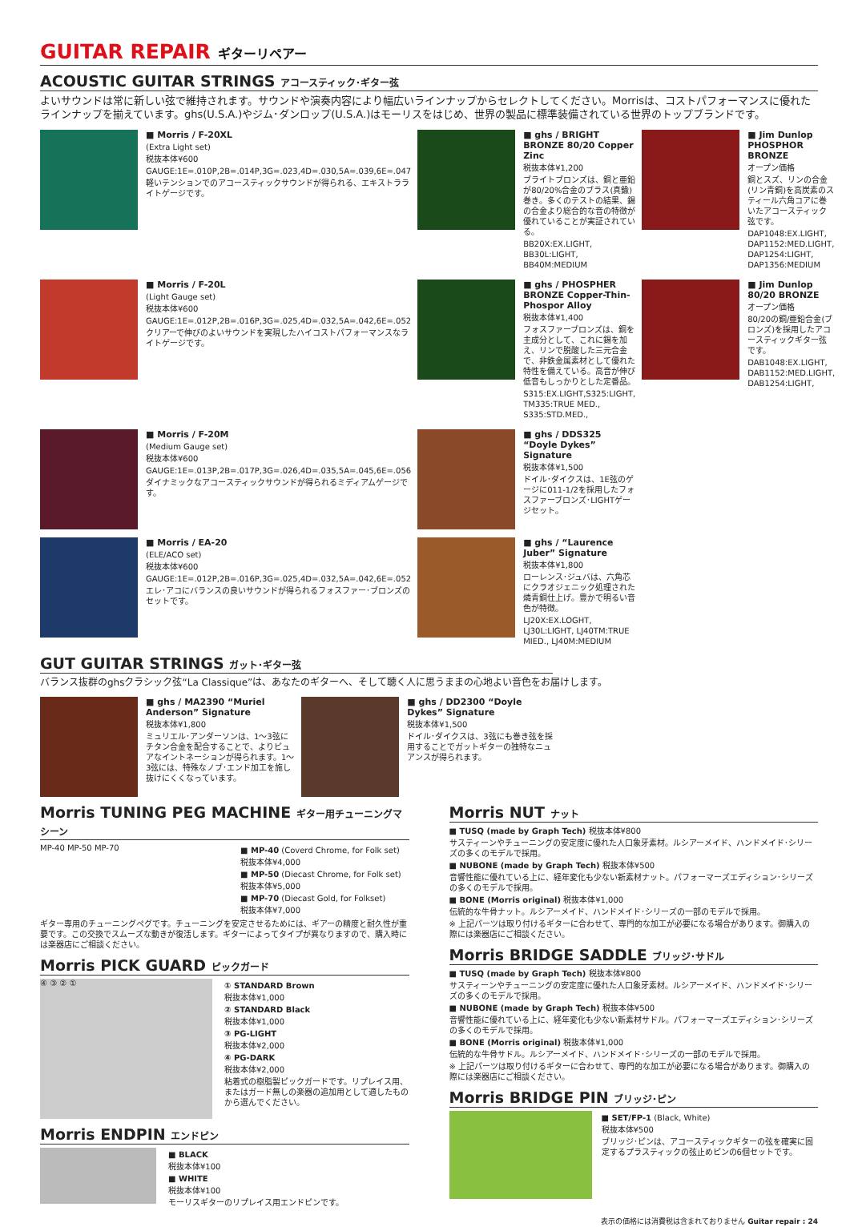GUITAR REPAIR ギターリペアー
ACOUSTIC GUITAR STRINGS アコースティック･ギター弦
よいサウンドは常に新しい弦で維持されます。サウンドや演奏内容により幅広いラインナップからセレクトしてください。Morrisは、コストパフォーマンスに優れたラインナップを揃えています。ghs(U.S.A.)やジム･ダンロップ(U.S.A.)はモーリスをはじめ、世界の製品に標準装備されている世界のトップブランドです。
■ Morris / F-20XL
(Extra Light set)
税抜本体¥600
GAUGE:1E=.010P,2B=.014P,3G=.023,4D=.030,5A=.039,6E=.047
軽いテンションでのアコースティックサウンドが得られる、エキストラライトゲージです。
■ ghs / BRIGHT BRONZE 80/20 Copper Zinc
税抜本体¥1,200
ブライトブロンズは、銅と亜鉛が80/20%合金のブラス(真鍮)巻き。多くのテストの結果、錫の合金より総合的な音の特徴が優れていることが実証されている。
BB20X:EX.LIGHT, BB30L:LIGHT, BB40M:MEDIUM
■ Jim Dunlop PHOSPHOR BRONZE
オープン価格
銅とスズ、リンの合金(リン青銅)を高炭素のスティール六角コアに巻いたアコースティック弦です。
DAP1048:EX.LIGHT, DAP1152:MED.LIGHT, DAP1254:LIGHT, DAP1356:MEDIUM
■ Morris / F-20L
(Light Gauge set)
税抜本体¥600
GAUGE:1E=.012P,2B=.016P,3G=.025,4D=.032,5A=.042,6E=.052
クリアーで伸びのよいサウンドを実現したハイコストパフォーマンスなライトゲージです。
■ ghs / PHOSPHER BRONZE Copper-Thin-Phospor Alloy
税抜本体¥1,400
フォスファーブロンズは、銅を主成分として、これに錫を加え、リンで脱酸した三元合金で、非鉄金属素材として優れた特性を備えている。高音が伸び低音もしっかりとした定番品。
S315:EX.LIGHT,S325:LIGHT, TM335:TRUE MED., S335:STD.MED.,
■ Jim Dunlop 80/20 BRONZE
オープン価格
80/20の銅/亜鉛合金(ブロンズ)を採用したアコースティックギター弦です。
DAB1048:EX.LIGHT, DAB1152:MED.LIGHT, DAB1254:LIGHT,
■ Morris / F-20M
(Medium Gauge set)
税抜本体¥600
GAUGE:1E=.013P,2B=.017P,3G=.026,4D=.035,5A=.045,6E=.056
ダイナミックなアコースティックサウンドが得られるミディアムゲージです。
■ ghs / DDS325 “Doyle Dykes” Signature
税抜本体¥1,500
ドイル･ダイクスは、1E弦のゲージに011-1/2を採用したフォスファーブロンズ･LIGHTゲージセット。
■ Morris / EA-20
(ELE/ACO set)
税抜本体¥600
GAUGE:1E=.012P,2B=.016P,3G=.025,4D=.032,5A=.042,6E=.052
エレ･アコにバランスの良いサウンドが得られるフォスファー･ブロンズのセットです。
■ ghs / “Laurence Juber” Signature
税抜本体¥1,800
ローレンス･ジュバは、六角芯にクラオジェニック処理された燐青銅仕上げ。豊かで明るい音色が特徴。
LJ20X:EX.LOGHT, LJ30L:LIGHT, LJ40TM:TRUE MIED., LJ40M:MEDIUM
GUT GUITAR STRINGS ガット･ギター弦
バランス抜群のghsクラシック弦“La Classique”は、あなたのギターへ、そして聴く人に思うままの心地よい音色をお届けします。
■ ghs / MA2390 “Muriel Anderson” Signature
税抜本体¥1,800
ミュリエル･アンダーソンは、1～3弦にチタン合金を配合することで、よりピュアなイントネーションが得られます。1～3弦には、特殊なノブ･エンド加工を施し抜けにくくなっています。
■ ghs / DD2300 “Doyle Dykes” Signature
税抜本体¥1,500
ドイル･ダイクスは、3弦にも巻き弦を採用することでガットギターの独特なニュアンスが得られます。
Morris TUNING PEG MACHINE ギター用チューニングマシーン
MP-40 MP-50 MP-70
■ MP-40 (Coverd Chrome, for Folk set)
税抜本体¥4,000
■ MP-50 (Diecast Chrome, for Folk set)
税抜本体¥5,000
■ MP-70 (Diecast Gold, for Folkset)
税抜本体¥7,000
ギター専用のチューニングペグです。チューニングを安定させるためには、ギアーの精度と耐久性が重要です。この交換でスムーズな動きが復活します。ギターによってタイプが異なりますので、購入時には楽器店にご相談ください。
Morris PICK GUARD ピックガード
④ ③ ② ①
① STANDARD Brown
税抜本体¥1,000
② STANDARD Black
税抜本体¥1,000
③ PG-LIGHT
税抜本体¥2,000
④ PG-DARK
税抜本体¥2,000
粘着式の樹脂製ピックガードです。リプレイス用、またはガード無しの楽器の追加用として適したものから選んでください。
Morris ENDPIN エンドピン
■ BLACK
税抜本体¥100
■ WHITE
税抜本体¥100
モーリスギターのリプレイス用エンドピンです。
Morris NUT ナット
■ TUSQ (made by Graph Tech) 税抜本体¥800
サスティーンやチューニングの安定度に優れた人口象牙素材。ルシアーメイド、ハンドメイド･シリーズの多くのモデルで採用。
■ NUBONE (made by Graph Tech) 税抜本体¥500
音響性能に優れている上に、経年変化も少ない新素材ナット。パフォーマーズエディション･シリーズの多くのモデルで採用。
■ BONE (Morris original) 税抜本体¥1,000
伝統的な牛骨ナット。ルシアーメイド、ハンドメイド･シリーズの一部のモデルで採用。
※ 上記パーツは取り付けるギターに合わせて、専門的な加工が必要になる場合があります。御購入の際には楽器店にご相談ください。
Morris BRIDGE SADDLE ブリッジ･サドル
■ TUSQ (made by Graph Tech) 税抜本体¥800
サスティーンやチューニングの安定度に優れた人口象牙素材。ルシアーメイド、ハンドメイド･シリーズの多くのモデルで採用。
■ NUBONE (made by Graph Tech) 税抜本体¥500
音響性能に優れている上に、経年変化も少ない新素材サドル。パフォーマーズエディション･シリーズの多くのモデルで採用。
■ BONE (Morris original) 税抜本体¥1,000
伝統的な牛骨サドル。ルシアーメイド、ハンドメイド･シリーズの一部のモデルで採用。
※ 上記パーツは取り付けるギターに合わせて、専門的な加工が必要になる場合があります。御購入の際には楽器店にご相談ください。
Morris BRIDGE PIN ブリッジ･ピン
■ SET/FP-1 (Black, White)
税抜本体¥500
ブリッジ･ピンは、アコースティックギターの弦を確実に固定するプラスティックの弦止めピンの6個セットです。
表示の価格には消費税は含まれておりません Guitar repair : 24